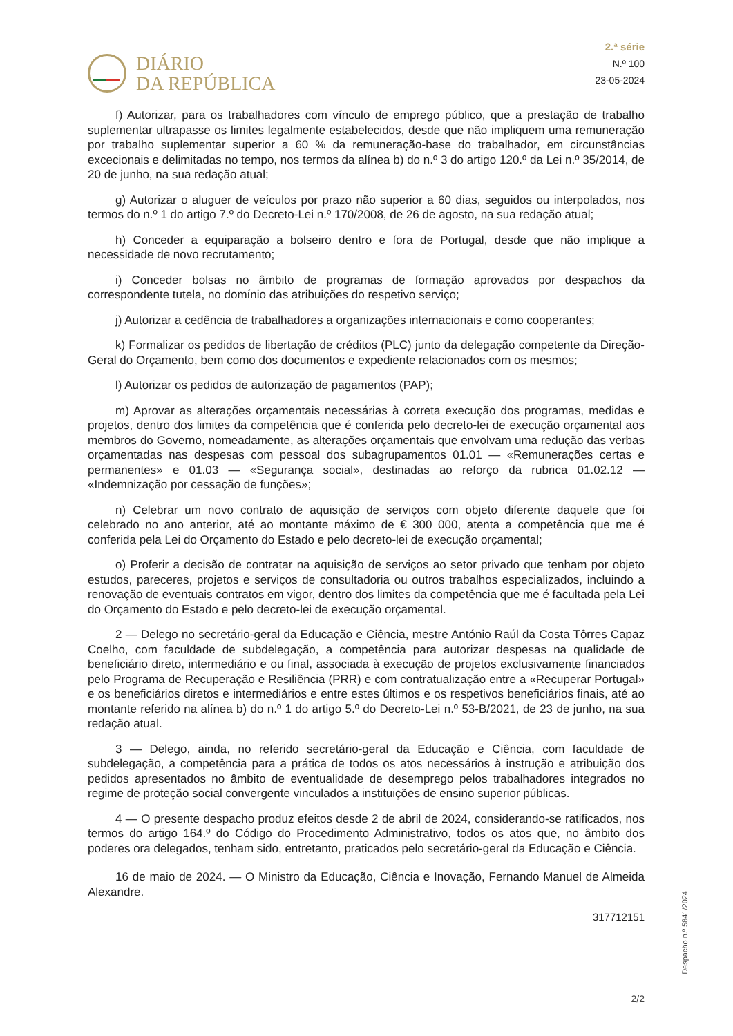DIÁRIO
DA REPÚBLICA
2.ª série
N.º 100
23-05-2024
f) Autorizar, para os trabalhadores com vínculo de emprego público, que a prestação de trabalho suplementar ultrapasse os limites legalmente estabelecidos, desde que não impliquem uma remuneração por trabalho suplementar superior a 60 % da remuneração-base do trabalhador, em circunstâncias excecionais e delimitadas no tempo, nos termos da alínea b) do n.º 3 do artigo 120.º da Lei n.º 35/2014, de 20 de junho, na sua redação atual;
g) Autorizar o aluguer de veículos por prazo não superior a 60 dias, seguidos ou interpolados, nos termos do n.º 1 do artigo 7.º do Decreto-Lei n.º 170/2008, de 26 de agosto, na sua redação atual;
h) Conceder a equiparação a bolseiro dentro e fora de Portugal, desde que não implique a necessidade de novo recrutamento;
i) Conceder bolsas no âmbito de programas de formação aprovados por despachos da correspondente tutela, no domínio das atribuições do respetivo serviço;
j) Autorizar a cedência de trabalhadores a organizações internacionais e como cooperantes;
k) Formalizar os pedidos de libertação de créditos (PLC) junto da delegação competente da Direção-Geral do Orçamento, bem como dos documentos e expediente relacionados com os mesmos;
l) Autorizar os pedidos de autorização de pagamentos (PAP);
m) Aprovar as alterações orçamentais necessárias à correta execução dos programas, medidas e projetos, dentro dos limites da competência que é conferida pelo decreto-lei de execução orçamental aos membros do Governo, nomeadamente, as alterações orçamentais que envolvam uma redução das verbas orçamentadas nas despesas com pessoal dos subagrupamentos 01.01 — «Remunerações certas e permanentes» e 01.03 — «Segurança social», destinadas ao reforço da rubrica 01.02.12 — «Indemnização por cessação de funções»;
n) Celebrar um novo contrato de aquisição de serviços com objeto diferente daquele que foi celebrado no ano anterior, até ao montante máximo de € 300 000, atenta a competência que me é conferida pela Lei do Orçamento do Estado e pelo decreto-lei de execução orçamental;
o) Proferir a decisão de contratar na aquisição de serviços ao setor privado que tenham por objeto estudos, pareceres, projetos e serviços de consultadoria ou outros trabalhos especializados, incluindo a renovação de eventuais contratos em vigor, dentro dos limites da competência que me é facultada pela Lei do Orçamento do Estado e pelo decreto-lei de execução orçamental.
2 — Delego no secretário-geral da Educação e Ciência, mestre António Raúl da Costa Tôrres Capaz Coelho, com faculdade de subdelegação, a competência para autorizar despesas na qualidade de beneficiário direto, intermediário e ou final, associada à execução de projetos exclusivamente financiados pelo Programa de Recuperação e Resiliência (PRR) e com contratualização entre a «Recuperar Portugal» e os beneficiários diretos e intermediários e entre estes últimos e os respetivos beneficiários finais, até ao montante referido na alínea b) do n.º 1 do artigo 5.º do Decreto-Lei n.º 53-B/2021, de 23 de junho, na sua redação atual.
3 — Delego, ainda, no referido secretário-geral da Educação e Ciência, com faculdade de subdelegação, a competência para a prática de todos os atos necessários à instrução e atribuição dos pedidos apresentados no âmbito de eventualidade de desemprego pelos trabalhadores integrados no regime de proteção social convergente vinculados a instituições de ensino superior públicas.
4 — O presente despacho produz efeitos desde 2 de abril de 2024, considerando-se ratificados, nos termos do artigo 164.º do Código do Procedimento Administrativo, todos os atos que, no âmbito dos poderes ora delegados, tenham sido, entretanto, praticados pelo secretário-geral da Educação e Ciência.
16 de maio de 2024. — O Ministro da Educação, Ciência e Inovação, Fernando Manuel de Almeida Alexandre.
317712151
Despacho n.º 5841/2024
2/2